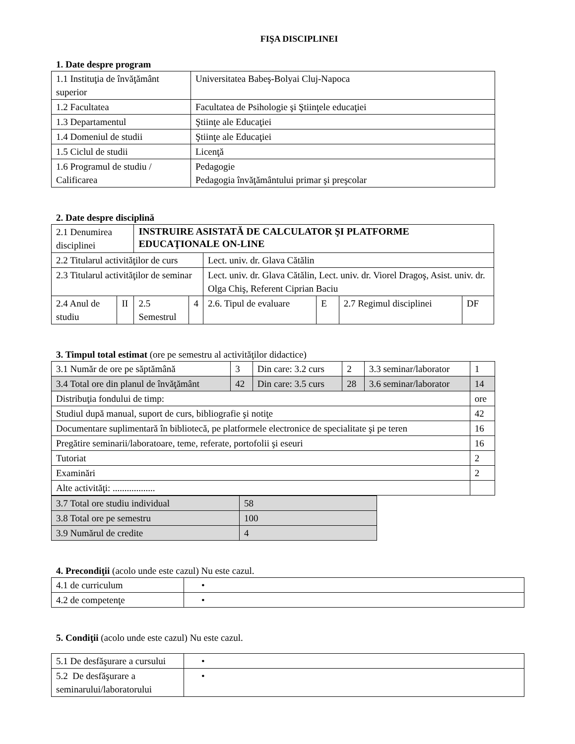FIŞA DISCIPLINEI
1. Date despre program
| 1.1 Instituţia de învăţământ superior | Universitatea Babeş-Bolyai Cluj-Napoca |
| 1.2 Facultatea | Facultatea de Psihologie şi Ştiinţele educaţiei |
| 1.3 Departamentul | Ştiinţe ale Educaţiei |
| 1.4 Domeniul de studii | Ştiinţe ale Educaţiei |
| 1.5 Ciclul de studii | Licenţă |
| 1.6 Programul de studiu / Calificarea | Pedagogie Pedagogia învăţământului primar şi preşcolar |
2. Date despre disciplină
| 2.1 Denumirea disciplinei | | INSTRUIRE ASISTATĂ DE CALCULATOR ŞI PLATFORME EDUCAŢIONALE ON-LINE | | | | | |
| 2.2 Titularul activităţilor de curs | | | | Lect. univ. dr. Glava Cătălin | | | |
| 2.3 Titularul activităţilor de seminar | | | | Lect. univ. dr. Glava Cătălin, Lect. univ. dr. Viorel Dragoş, Asist. univ. dr. Olga Chiş, Referent Ciprian Baciu | | | |
| 2.4 Anul de studiu | II | 2.5 Semestrul | 4 | 2.6. Tipul de evaluare | E | 2.7 Regimul disciplinei | DF |
3. Timpul total estimat (ore pe semestru al activităţilor didactice)
| 3.1 Număr de ore pe săptămână | 3 | Din care: 3.2 curs | 2 | 3.3 seminar/laborator | 1 |
| 3.4 Total ore din planul de învăţământ | 42 | Din care: 3.5 curs | 28 | 3.6 seminar/laborator | 14 |
| Distribuţia fondului de timp: | | | | | ore |
| Studiul după manual, suport de curs, bibliografie şi notiţe | | | | | 42 |
| Documentare suplimentară în bibliotecă, pe platformele electronice de specialitate şi pe teren | | | | | 16 |
| Pregătire seminarii/laboratoare, teme, referate, portofolii şi eseuri | | | | | 16 |
| Tutoriat | | | | | 2 |
| Examinări | | | | | 2 |
| Alte activităţi: .................. | | | | | |
| 3.7 Total ore studiu individual | 58 |
| 3.8 Total ore pe semestru | 100 |
| 3.9 Numărul de credite | 4 |
4. Precondiţii (acolo unde este cazul) Nu este cazul.
| 4.1 de curriculum | • |
| 4.2 de competenţe | • |
5. Condiţii (acolo unde este cazul) Nu este cazul.
| 5.1 De desfăşurare a cursului | • |
| 5.2 De desfăşurare a seminarului/laboratorului | • |